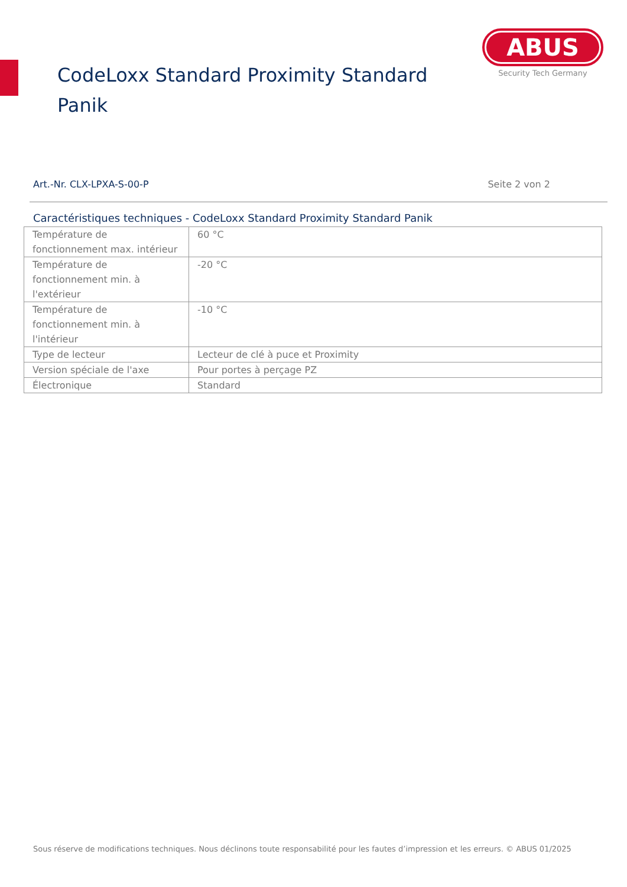CodeLoxx Standard Proximity Standard Panik
ABUS
Security Tech Germany
Art.-Nr. CLX-LPXA-S-00-P Seite 2 von 2
Caractéristiques techniques - CodeLoxx Standard Proximity Standard Panik
| Température de fonctionnement max. intérieur | 60 °C |
| Température de fonctionnement min. à l'extérieur | -20 °C |
| Température de fonctionnement min. à l'intérieur | -10 °C |
| Type de lecteur | Lecteur de clé à puce et Proximity |
| Version spéciale de l'axe | Pour portes à perçage PZ |
| Électronique | Standard |
Sous réserve de modifications techniques. Nous déclinons toute responsabilité pour les fautes d’impression et les erreurs. © ABUS 01/2025